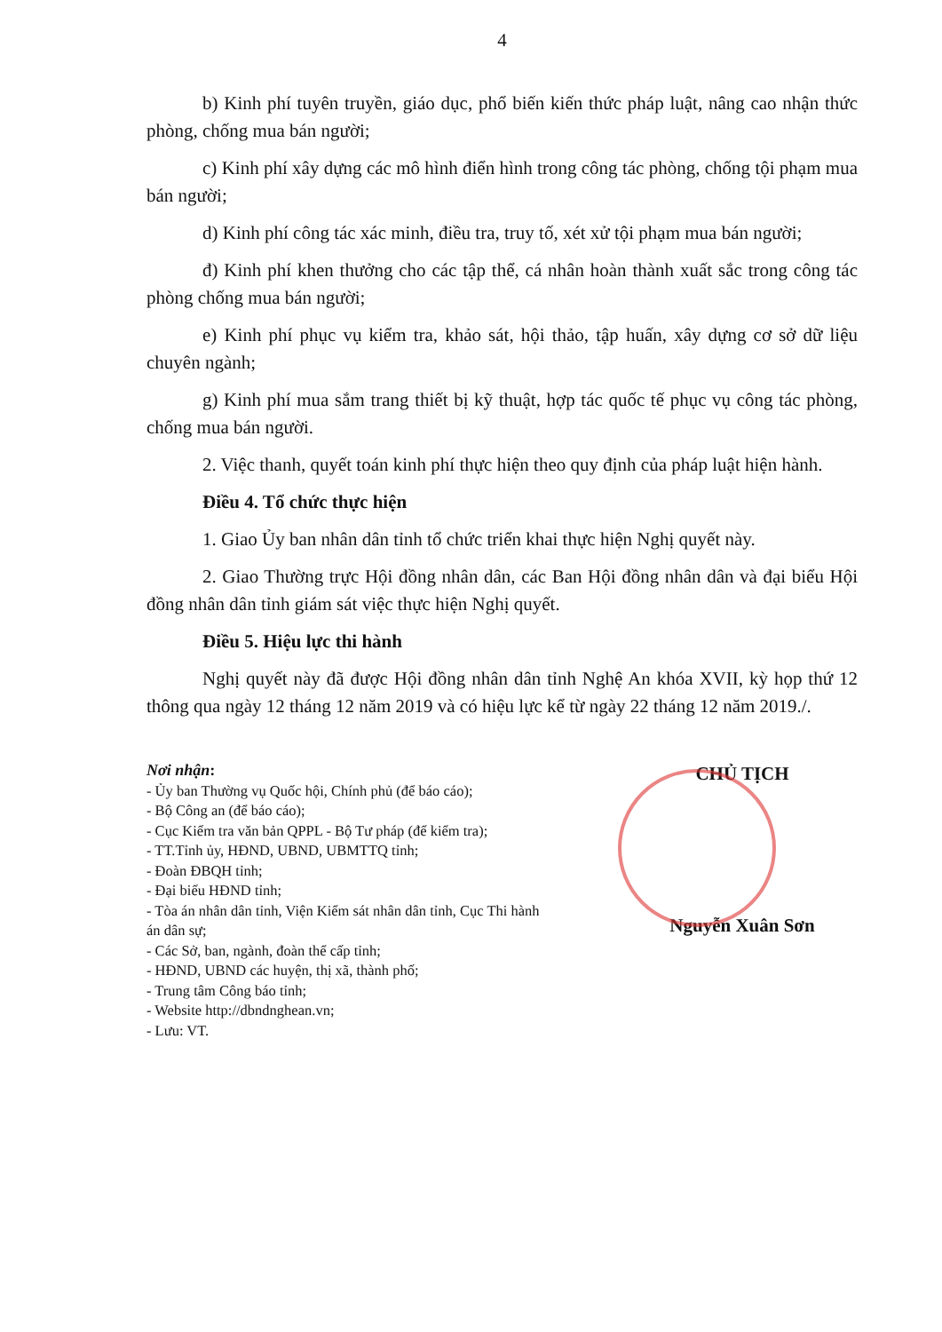4
b) Kinh phí tuyên truyền, giáo dục, phổ biến kiến thức pháp luật, nâng cao nhận thức phòng, chống mua bán người;
c) Kinh phí xây dựng các mô hình điển hình trong công tác phòng, chống tội phạm mua bán người;
d) Kinh phí công tác xác minh, điều tra, truy tố, xét xử tội phạm mua bán người;
đ) Kinh phí khen thưởng cho các tập thể, cá nhân hoàn thành xuất sắc trong công tác phòng chống mua bán người;
e) Kinh phí phục vụ kiểm tra, khảo sát, hội thảo, tập huấn, xây dựng cơ sở dữ liệu chuyên ngành;
g) Kinh phí mua sắm trang thiết bị kỹ thuật, hợp tác quốc tế phục vụ công tác phòng, chống mua bán người.
2. Việc thanh, quyết toán kinh phí thực hiện theo quy định của pháp luật hiện hành.
Điều 4. Tổ chức thực hiện
1. Giao Ủy ban nhân dân tỉnh tổ chức triển khai thực hiện Nghị quyết này.
2. Giao Thường trực Hội đồng nhân dân, các Ban Hội đồng nhân dân và đại biểu Hội đồng nhân dân tỉnh giám sát việc thực hiện Nghị quyết.
Điều 5. Hiệu lực thi hành
Nghị quyết này đã được Hội đồng nhân dân tỉnh Nghệ An khóa XVII, kỳ họp thứ 12 thông qua ngày 12 tháng 12 năm 2019 và có hiệu lực kể từ ngày 22 tháng 12 năm 2019./.
Nơi nhận:
- Ủy ban Thường vụ Quốc hội, Chính phủ (để báo cáo);
- Bộ Công an (để báo cáo);
- Cục Kiểm tra văn bản QPPL - Bộ Tư pháp (để kiểm tra);
- TT.Tỉnh ủy, HĐND, UBND, UBMTTQ tỉnh;
- Đoàn ĐBQH tỉnh;
- Đại biểu HĐND tỉnh;
- Tòa án nhân dân tỉnh, Viện Kiểm sát nhân dân tỉnh, Cục Thi hành án dân sự;
- Các Sở, ban, ngành, đoàn thể cấp tỉnh;
- HĐND, UBND các huyện, thị xã, thành phố;
- Trung tâm Công báo tỉnh;
- Website http://dbndnghean.vn;
- Lưu: VT.
CHỦ TỊCH
Nguyễn Xuân Sơn